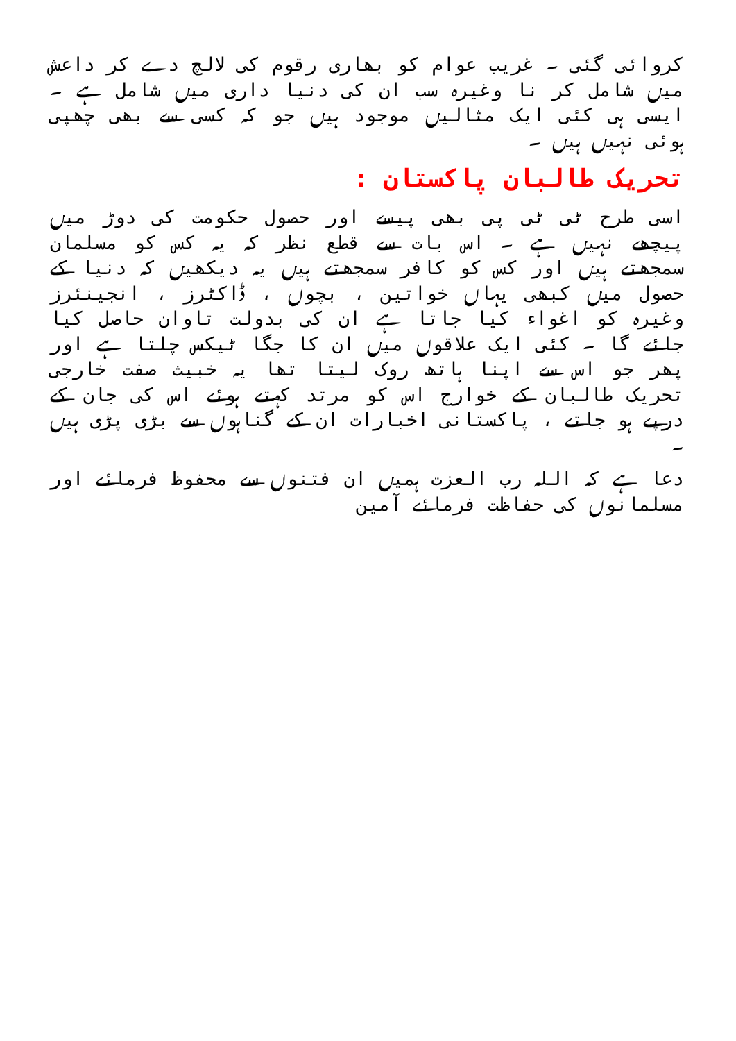کروائی گئی ۔ غریب عوام کو بھاری رقوم کی لالچ دے کر داعش میں شامل کر نا وغیرہ سب ان کی دنیا داری میں شامل ہے ۔ ایسی ہی کئی ایک مثالیں موجود ہیں جو کہ کسی سے بھی چھپی ہوئی نہیں ہیں ۔
تحریک طالبان پاکستان :
اسی طرح ٹی ٹی پی بھی پیسے اور حصول حکومت کی دوڑ میں پیچھے نہیں ہے ۔ اس بات سے قطع نظر کہ یہ کس کو مسلمان سمجھتے ہیں اور کس کو کافر سمجھتے ہیں یہ دیکھیں کہ دنیا کے حصول میں کبھی یہاں خواتین ، بچوں ، ڈاکٹرز ، انجینئرز وغیرہ کو اغواء کیا جاتا ہے ان کی بدولت تاوان حاصل کیا جائے گا ۔ کئی ایک علاقوں میں ان کا جگا ٹیکس چلتا ہے اور پھر جو اس سے اپنا ہاتھ روک لیتا تھا یہ خبیث صفت خارجی تحریک طالبان کے خوارج اس کو مرتد کہتے ہوئے اس کی جان کے درپے ہو جاتے ، پاکستانی اخبارات ان کے گناہوں سے بڑی پڑی ہیں ۔
دعا ہے کہ اللہ رب العزت ہمیں ان فتنوں سے محفوظ فرمائے اور مسلمانوں کی حفاظت فرمائے آمین